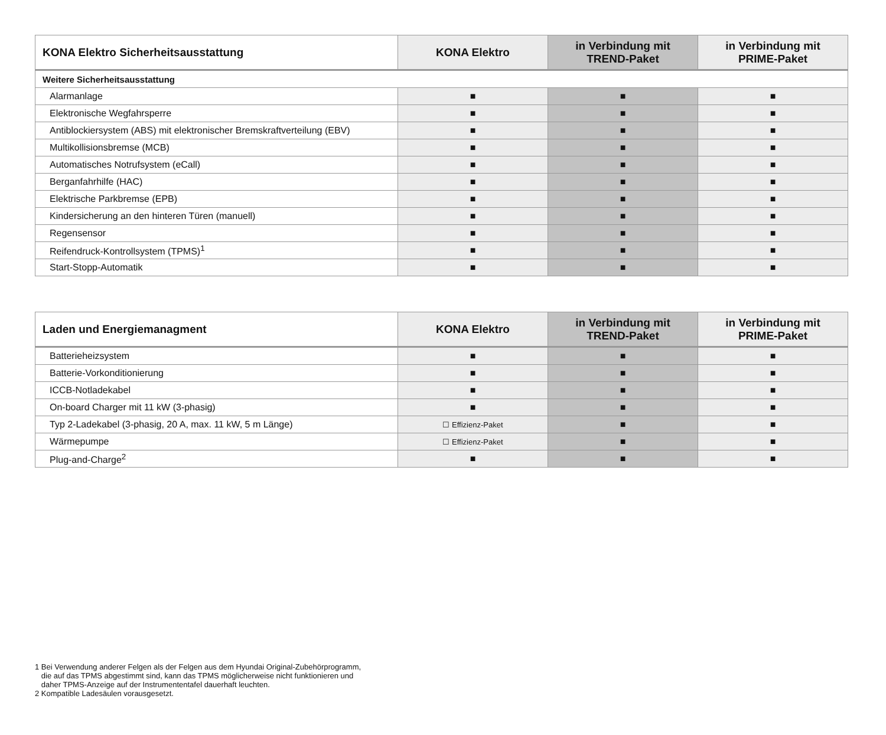| KONA Elektro Sicherheitsausstattung | KONA Elektro | in Verbindung mit TREND-Paket | in Verbindung mit PRIME-Paket |
| --- | --- | --- | --- |
| Weitere Sicherheitsausstattung | | | |
| Alarmanlage | ■ | ■ | ■ |
| Elektronische Wegfahrsperre | ■ | ■ | ■ |
| Antiblockiersystem (ABS) mit elektronischer Bremskraftverteilung (EBV) | ■ | ■ | ■ |
| Multikollisionsbremse (MCB) | ■ | ■ | ■ |
| Automatisches Notrufsystem (eCall) | ■ | ■ | ■ |
| Berganfahrhilfe (HAC) | ■ | ■ | ■ |
| Elektrische Parkbremse (EPB) | ■ | ■ | ■ |
| Kindersicherung an den hinteren Türen (manuell) | ■ | ■ | ■ |
| Regensensor | ■ | ■ | ■ |
| Reifendruck-Kontrollsystem (TPMS)<sup>1</sup> | ■ | ■ | ■ |
| Start-Stopp-Automatik | ■ | ■ | ■ |
| Laden und Energiemanagment | KONA Elektro | in Verbindung mit TREND-Paket | in Verbindung mit PRIME-Paket |
| --- | --- | --- | --- |
| Batterieheizsystem | ■ | ■ | ■ |
| Batterie-Vorkonditionierung | ■ | ■ | ■ |
| ICCB-Notladekabel | ■ | ■ | ■ |
| On-board Charger mit 11 kW (3-phasig) | ■ | ■ | ■ |
| Typ 2-Ladekabel (3-phasig, 20 A, max. 11 kW, 5 m Länge) | ☐ Effizienz-Paket | ■ | ■ |
| Wärmepumpe | ☐ Effizienz-Paket | ■ | ■ |
| Plug-and-Charge<sup>2</sup> | ■ | ■ | ■ |
1 Bei Verwendung anderer Felgen als der Felgen aus dem Hyundai Original-Zubehörprogramm,
die auf das TPMS abgestimmt sind, kann das TPMS möglicherweise nicht funktionieren und
daher TPMS-Anzeige auf der Instrumententafel dauerhaft leuchten.
2 Kompatible Ladesäulen vorausgesetzt.